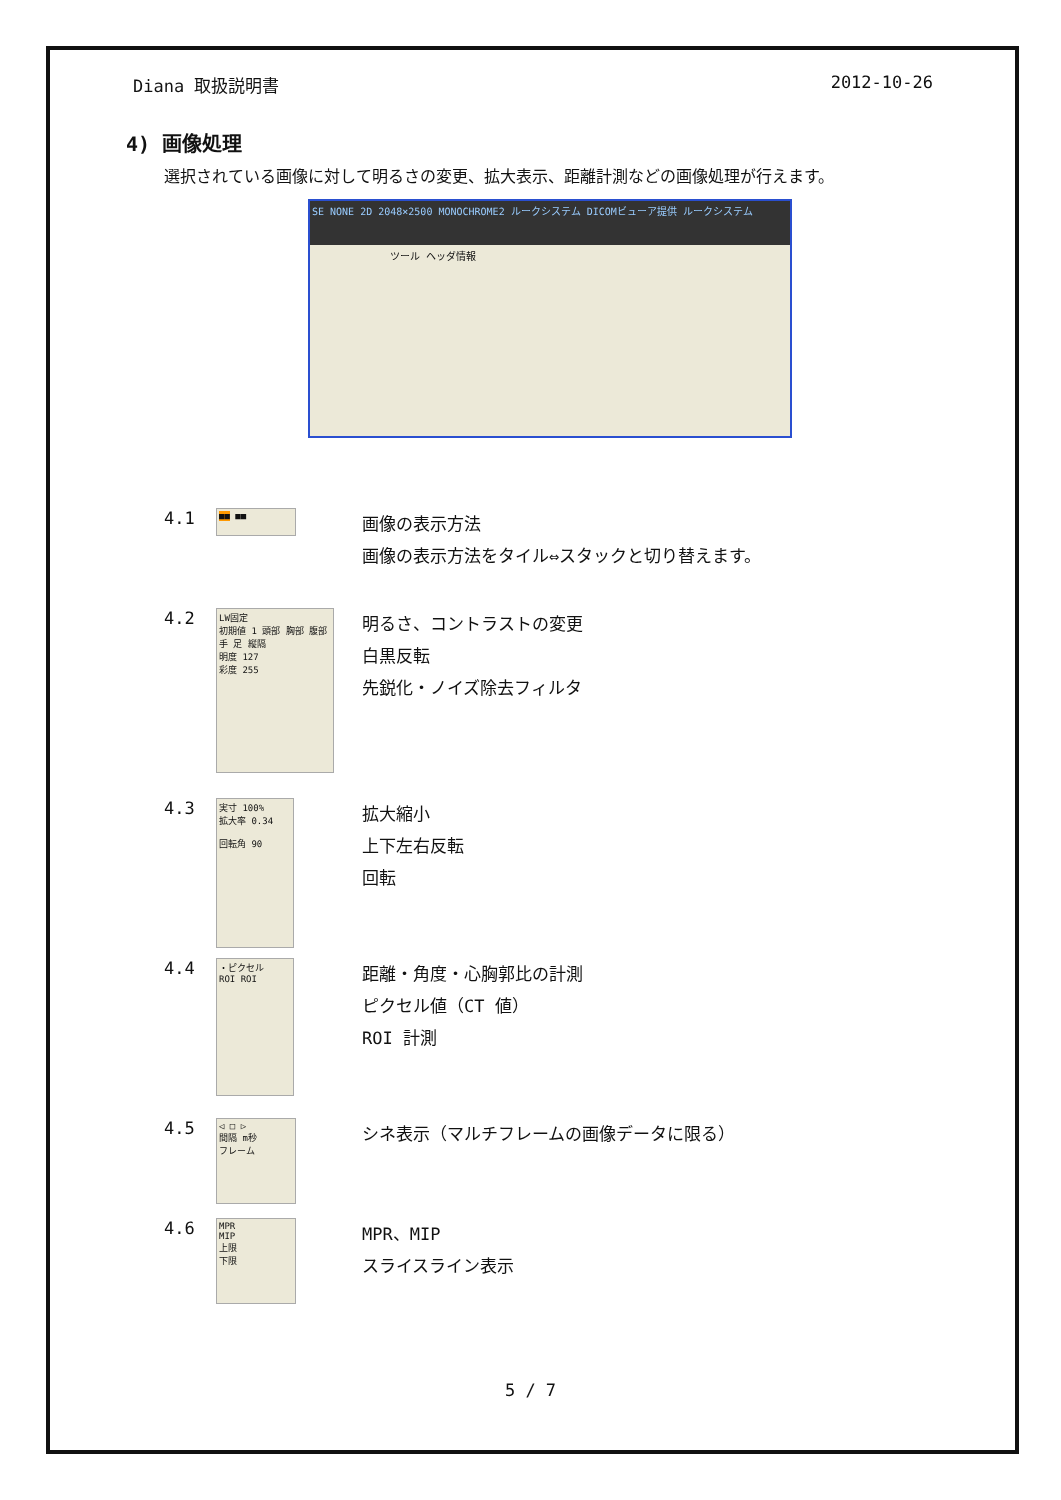Diana 取扱説明書 2012-10-26
4) 画像処理
選択されている画像に対して明るさの変更、拡大表示、距離計測などの画像処理が行えます。
SE NONE 2D 2048×2500 MONOCHROME2 ルークシステム DICOMビューア提供 ルークシステム
ツール ヘッダ情報
4.1
■■ ■■
画像の表示方法
画像の表示方法をタイル⇔スタックと切り替えます。
4.2
LW固定
初期値 1 頭部 胸部 腹部 手 足 縦隔
明度 127
彩度 255
明るさ、コントラストの変更
白黒反転
先鋭化・ノイズ除去フィルタ
4.3
実寸 100%
拡大率 0.34
回転角 90
拡大縮小
上下左右反転
回転
4.4
・ピクセル
ROI ROI
距離・角度・心胸郭比の計測
ピクセル値（CT 値）
ROI 計測
4.5
◁ □ ▷
間隔 m秒
フレーム
シネ表示（マルチフレームの画像データに限る）
4.6
MPR
MIP
上限
下限
MPR、MIP
スライスライン表示
5 / 7